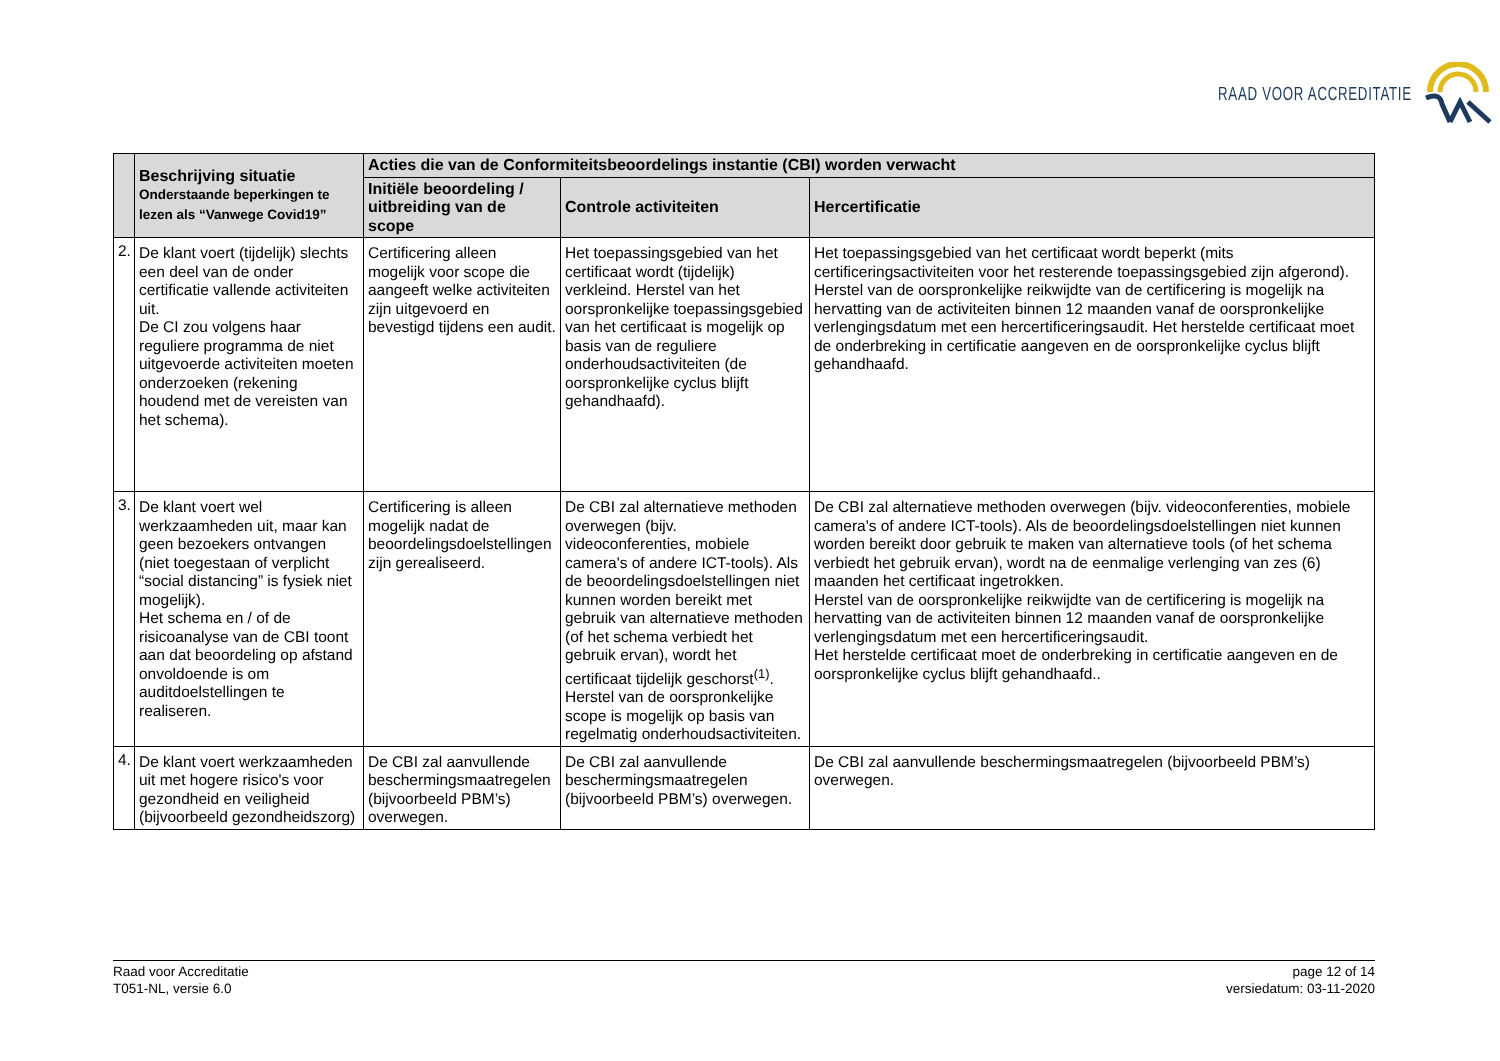RAAD VOOR ACCREDITATIE
| | Beschrijving situatie Onderstaande beperkingen te lezen als “Vanwege Covid19” | Acties die van de Conformiteitsbeoordelings instantie (CBI) worden verwacht | | |
| --- | --- | --- | --- | --- |
| | | Initiële beoordeling / uitbreiding van de scope | Controle activiteiten | Hercertificatie |
| 2. | De klant voert (tijdelijk) slechts een deel van de onder certificatie vallende activiteiten uit. De CI zou volgens haar reguliere programma de niet uitgevoerde activiteiten moeten onderzoeken (rekening houdend met de vereisten van het schema). | Certificering alleen mogelijk voor scope die aangeeft welke activiteiten zijn uitgevoerd en bevestigd tijdens een audit. | Het toepassingsgebied van het certificaat wordt (tijdelijk) verkleind. Herstel van het oorspronkelijke toepassingsgebied van het certificaat is mogelijk op basis van de reguliere onderhoudsactiviteiten (de oorspronkelijke cyclus blijft gehandhaafd). | Het toepassingsgebied van het certificaat wordt beperkt (mits certificeringsactiviteiten voor het resterende toepassingsgebied zijn afgerond). Herstel van de oorspronkelijke reikwijdte van de certificering is mogelijk na hervatting van de activiteiten binnen 12 maanden vanaf de oorspronkelijke verlengingsdatum met een hercertificeringsaudit. Het herstelde certificaat moet de onderbreking in certificatie aangeven en de oorspronkelijke cyclus blijft gehandhaafd. |
| 3. | De klant voert wel werkzaamheden uit, maar kan geen bezoekers ontvangen (niet toegestaan of verplicht “social distancing” is fysiek niet mogelijk). Het schema en / of de risicoanalyse van de CBI toont aan dat beoordeling op afstand onvoldoende is om auditdoelstellingen te realiseren. | Certificering is alleen mogelijk nadat de beoordelingsdoelstellingen zijn gerealiseerd. | De CBI zal alternatieve methoden overwegen (bijv. videoconferenties, mobiele camera's of andere ICT-tools). Als de beoordelingsdoelstellingen niet kunnen worden bereikt met gebruik van alternatieve methoden (of het schema verbiedt het gebruik ervan), wordt het certificaat tijdelijk geschorst<sup>(1)</sup>. Herstel van de oorspronkelijke scope is mogelijk op basis van regelmatig onderhoudsactiviteiten. | De CBI zal alternatieve methoden overwegen (bijv. videoconferenties, mobiele camera's of andere ICT-tools). Als de beoordelingsdoelstellingen niet kunnen worden bereikt door gebruik te maken van alternatieve tools (of het schema verbiedt het gebruik ervan), wordt na de eenmalige verlenging van zes (6) maanden het certificaat ingetrokken. Herstel van de oorspronkelijke reikwijdte van de certificering is mogelijk na hervatting van de activiteiten binnen 12 maanden vanaf de oorspronkelijke verlengingsdatum met een hercertificeringsaudit. Het herstelde certificaat moet de onderbreking in certificatie aangeven en de oorspronkelijke cyclus blijft gehandhaafd.. |
| 4. | De klant voert werkzaamheden uit met hogere risico's voor gezondheid en veiligheid (bijvoorbeeld gezondheidszorg) | De CBI zal aanvullende beschermingsmaatregelen (bijvoorbeeld PBM’s) overwegen. | De CBI zal aanvullende beschermingsmaatregelen (bijvoorbeeld PBM’s) overwegen. | De CBI zal aanvullende beschermingsmaatregelen (bijvoorbeeld PBM’s) overwegen. |
Raad voor Accreditatie
T051-NL, versie 6.0
page 12 of 14
versiedatum: 03-11-2020